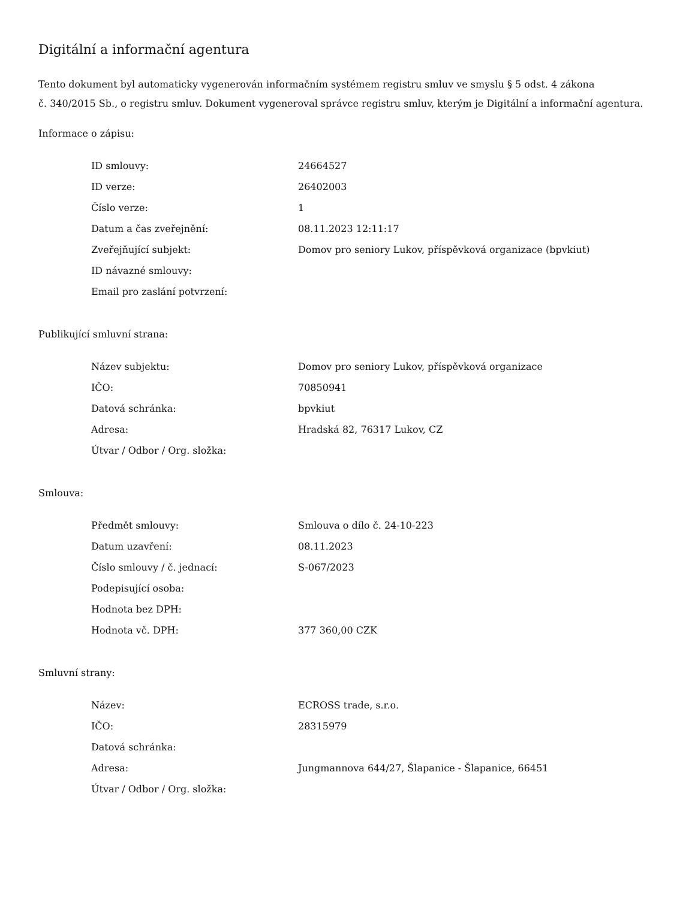Digitální a informační agentura
Tento dokument byl automaticky vygenerován informačním systémem registru smluv ve smyslu § 5 odst. 4 zákona
č. 340/2015 Sb., o registru smluv. Dokument vygeneroval správce registru smluv, kterým je Digitální a informační agentura.
Informace o zápisu:
| ID smlouvy: | 24664527 |
| ID verze: | 26402003 |
| Číslo verze: | 1 |
| Datum a čas zveřejnění: | 08.11.2023 12:11:17 |
| Zveřejňující subjekt: | Domov pro seniory Lukov, příspěvková organizace (bpvkiut) |
| ID návazné smlouvy: | |
| Email pro zaslání potvrzení: | |
Publikující smluvní strana:
| Název subjektu: | Domov pro seniory Lukov, příspěvková organizace |
| IČO: | 70850941 |
| Datová schránka: | bpvkiut |
| Adresa: | Hradská 82, 76317 Lukov, CZ |
| Útvar / Odbor / Org. složka: | |
Smlouva:
| Předmět smlouvy: | Smlouva o dílo č. 24-10-223 |
| Datum uzavření: | 08.11.2023 |
| Číslo smlouvy / č. jednací: | S-067/2023 |
| Podepisující osoba: | |
| Hodnota bez DPH: | |
| Hodnota vč. DPH: | 377 360,00 CZK |
Smluvní strany:
| Název: | ECROSS trade, s.r.o. |
| IČO: | 28315979 |
| Datová schránka: | |
| Adresa: | Jungmannova 644/27, Šlapanice - Šlapanice, 66451 |
| Útvar / Odbor / Org. složka: | |